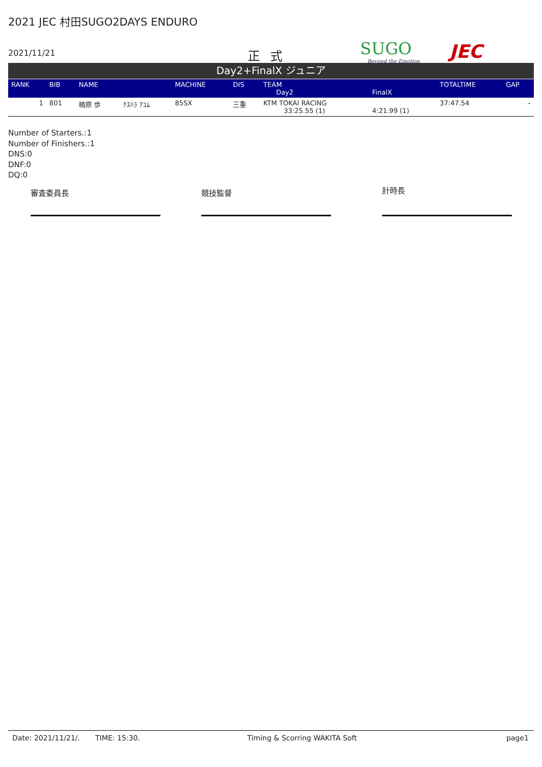2021 JEC 村田SUGO2DAYS ENDURO
2021/11/21 正式 SUGO
Beyond the Emotion
JEC
Day2+FinalX ジュニア
| RANK | BIB | NAME | | MACHINE | DIS | TEAM Day2 | FinalX | TOTALTIME | GAP |
| --- | --- | --- | --- | --- | --- | --- | --- | --- | --- |
| 1 | 801 | 楠原 歩 | ｸｽﾊﾗ ｱﾕﾑ | 85SX | 三重 | KTM TOKAI RACING 33:25.55 (1) | 4:21.99 (1) | 37:47.54 | – |
Number of Starters.:1
Number of Finishers.:1
DNS:0
DNF:0
DQ:0
審査委員長 競技監督 計時長
Date: 2021/11/21/. TIME: 15:30. Timing & Scorring WAKITA Soft page1